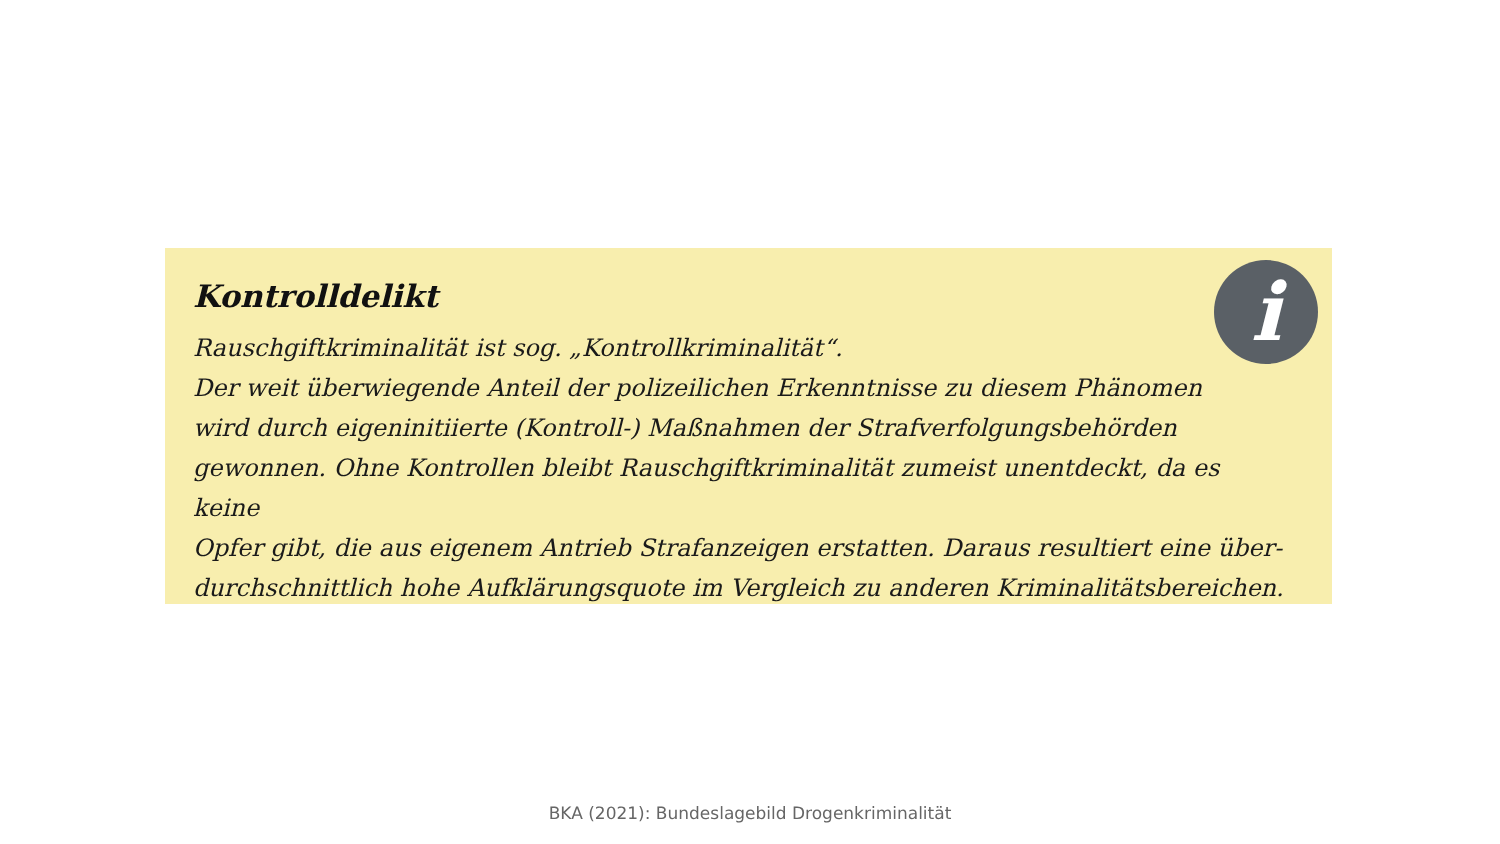i
Kontrolldelikt
Rauschgiftkriminalität ist sog. „Kontrollkriminalität“.
Der weit überwiegende Anteil der polizeilichen Erkenntnisse zu diesem Phänomen
wird durch eigeninitiierte (Kontroll-) Maßnahmen der Strafverfolgungsbehörden
gewonnen. Ohne Kontrollen bleibt Rauschgiftkriminalität zumeist unentdeckt, da es keine
Opfer gibt, die aus eigenem Antrieb Strafanzeigen erstatten. Daraus resultiert eine über-
durchschnittlich hohe Aufklärungsquote im Vergleich zu anderen Kriminalitätsbereichen.
BKA (2021): Bundeslagebild Drogenkriminalität